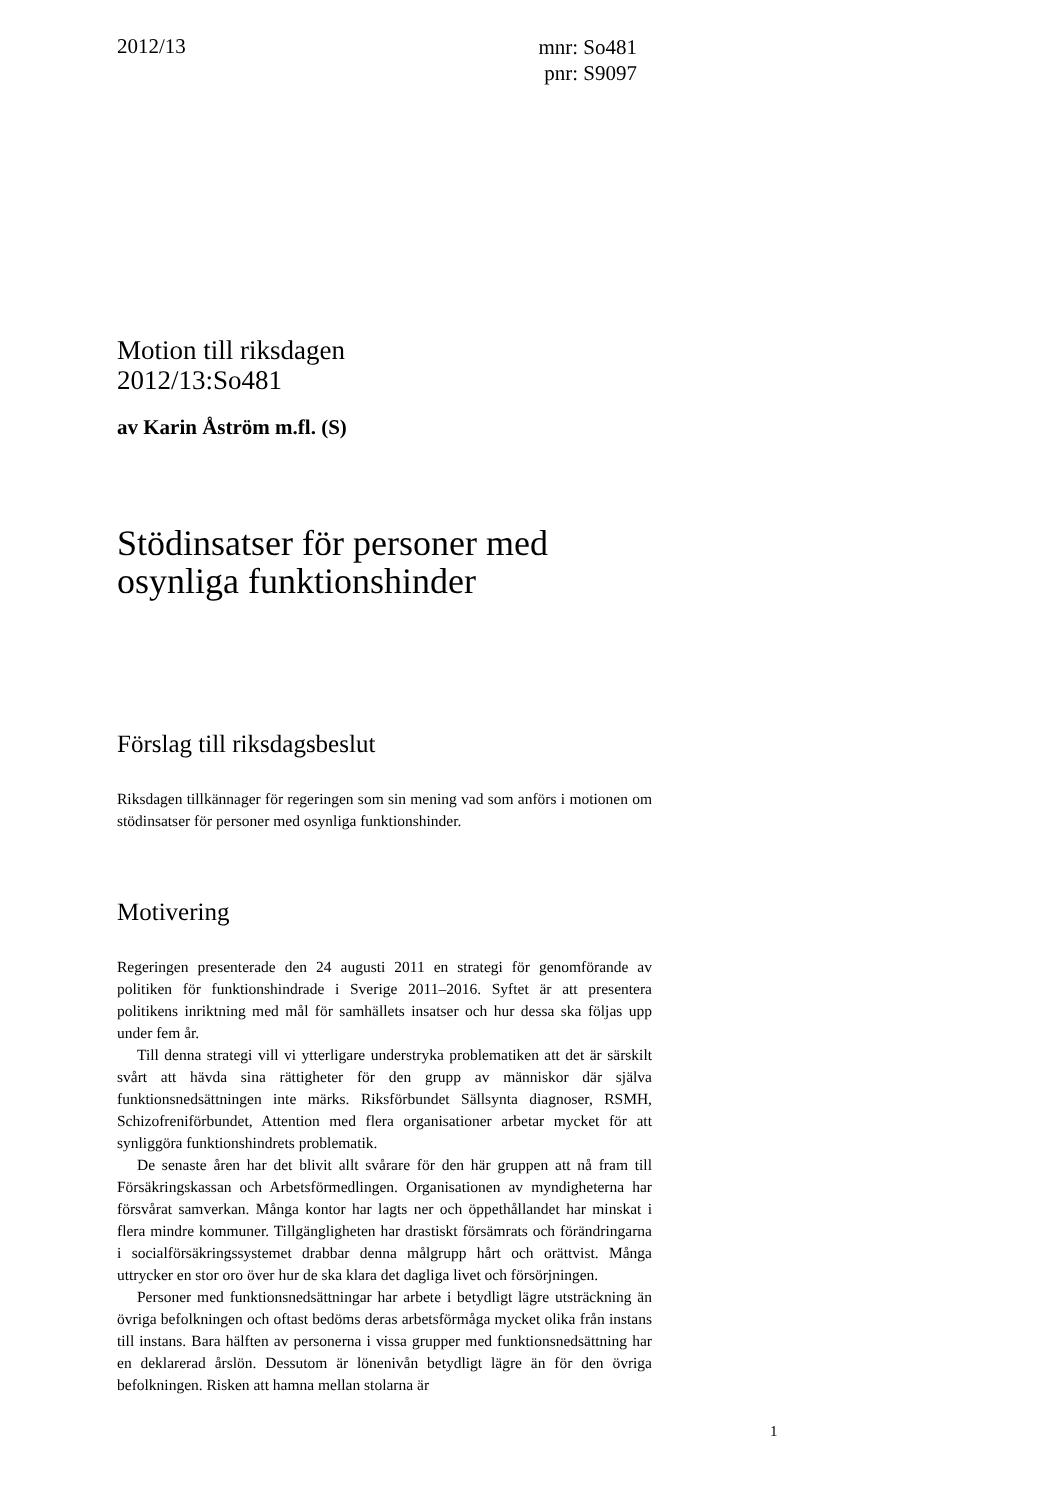2012/13
mnr: So481
pnr: S9097
Motion till riksdagen
2012/13:So481
av Karin Åström m.fl. (S)
Stödinsatser för personer med osynliga funktionshinder
Förslag till riksdagsbeslut
Riksdagen tillkännager för regeringen som sin mening vad som anförs i motionen om stödinsatser för personer med osynliga funktionshinder.
Motivering
Regeringen presenterade den 24 augusti 2011 en strategi för genomförande av politiken för funktionshindrade i Sverige 2011–2016. Syftet är att presentera politikens inriktning med mål för samhällets insatser och hur dessa ska följas upp under fem år.
Till denna strategi vill vi ytterligare understryka problematiken att det är särskilt svårt att hävda sina rättigheter för den grupp av människor där själva funktionsnedsättningen inte märks. Riksförbundet Sällsynta diagnoser, RSMH, Schizofreniförbundet, Attention med flera organisationer arbetar mycket för att synliggöra funktionshindrets problematik.
De senaste åren har det blivit allt svårare för den här gruppen att nå fram till Försäkringskassan och Arbetsförmedlingen. Organisationen av myndigheterna har försvårat samverkan. Många kontor har lagts ner och öppethållandet har minskat i flera mindre kommuner. Tillgängligheten har drastiskt försämrats och förändringarna i socialförsäkringssystemet drabbar denna målgrupp hårt och orättvist. Många uttrycker en stor oro över hur de ska klara det dagliga livet och försörjningen.
Personer med funktionsnedsättningar har arbete i betydligt lägre utsträckning än övriga befolkningen och oftast bedöms deras arbetsförmåga mycket olika från instans till instans. Bara hälften av personerna i vissa grupper med funktionsnedsättning har en deklarerad årslön. Dessutom är lönenivån betydligt lägre än för den övriga befolkningen. Risken att hamna mellan stolarna är
1